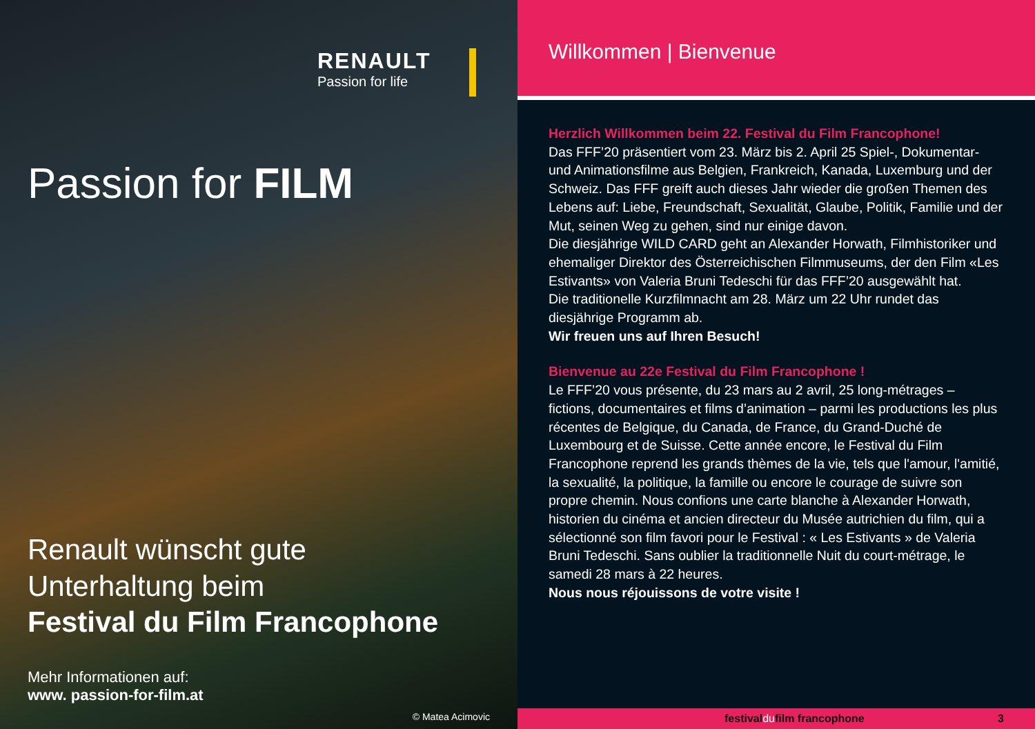RENAULT
Passion for life
Passion for FILM
Renault wünscht gute
Unterhaltung beim
Festival du Film Francophone
Mehr Informationen auf:
www. passion-for-film.at
© Matea Acimovic
Willkommen | Bienvenue
Herzlich Willkommen beim 22. Festival du Film Francophone!
Das FFF’20 präsentiert vom 23. März bis 2. April 25 Spiel-, Dokumentar- und Animationsfilme aus Belgien, Frankreich, Kanada, Luxemburg und der Schweiz. Das FFF greift auch dieses Jahr wieder die großen Themen des Lebens auf: Liebe, Freundschaft, Sexualität, Glaube, Politik, Familie und der Mut, seinen Weg zu gehen, sind nur einige davon.
Die diesjährige WILD CARD geht an Alexander Horwath, Filmhistoriker und ehemaliger Direktor des Österreichischen Filmmuseums, der den Film «Les Estivants» von Valeria Bruni Tedeschi für das FFF’20 ausgewählt hat.
Die traditionelle Kurzfilmnacht am 28. März um 22 Uhr rundet das diesjährige Programm ab.
Wir freuen uns auf Ihren Besuch!
Bienvenue au 22e Festival du Film Francophone !
Le FFF’20 vous présente, du 23 mars au 2 avril, 25 long-métrages – fictions, documentaires et films d’animation – parmi les productions les plus récentes de Belgique, du Canada, de France, du Grand-Duché de Luxembourg et de Suisse. Cette année encore, le Festival du Film Francophone reprend les grands thèmes de la vie, tels que l'amour, l'amitié, la sexualité, la politique, la famille ou encore le courage de suivre son propre chemin. Nous confions une carte blanche à Alexander Horwath, historien du cinéma et ancien directeur du Musée autrichien du film, qui a sélectionné son film favori pour le Festival : « Les Estivants » de Valeria Bruni Tedeschi. Sans oublier la traditionnelle Nuit du court-métrage, le samedi 28 mars à 22 heures.
Nous nous réjouissons de votre visite !
festivaldufilm francophone 3